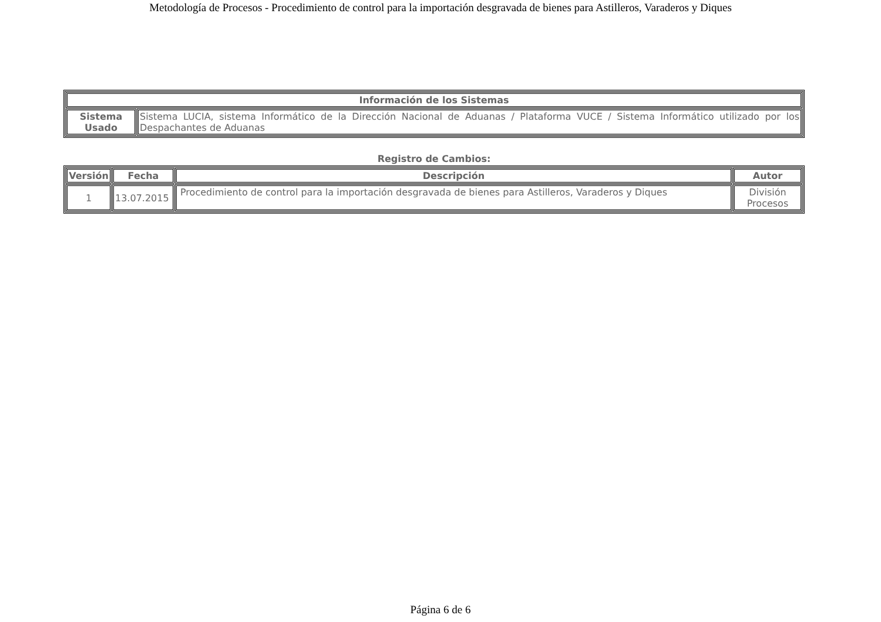Metodología de Procesos - Procedimiento de control para la importación desgravada de bienes para Astilleros, Varaderos y Diques
| Información de los Sistemas | |
| --- | --- |
| Sistema Usado | Sistema LUCIA, sistema Informático de la Dirección Nacional de Aduanas / Plataforma VUCE / Sistema Informático utilizado por los Despachantes de Aduanas |
Registro de Cambios:
| Versión | Fecha | Descripción | Autor |
| --- | --- | --- | --- |
| 1 | 13.07.2015 | Procedimiento de control para la importación desgravada de bienes para Astilleros, Varaderos y Diques | División Procesos |
Página 6 de 6